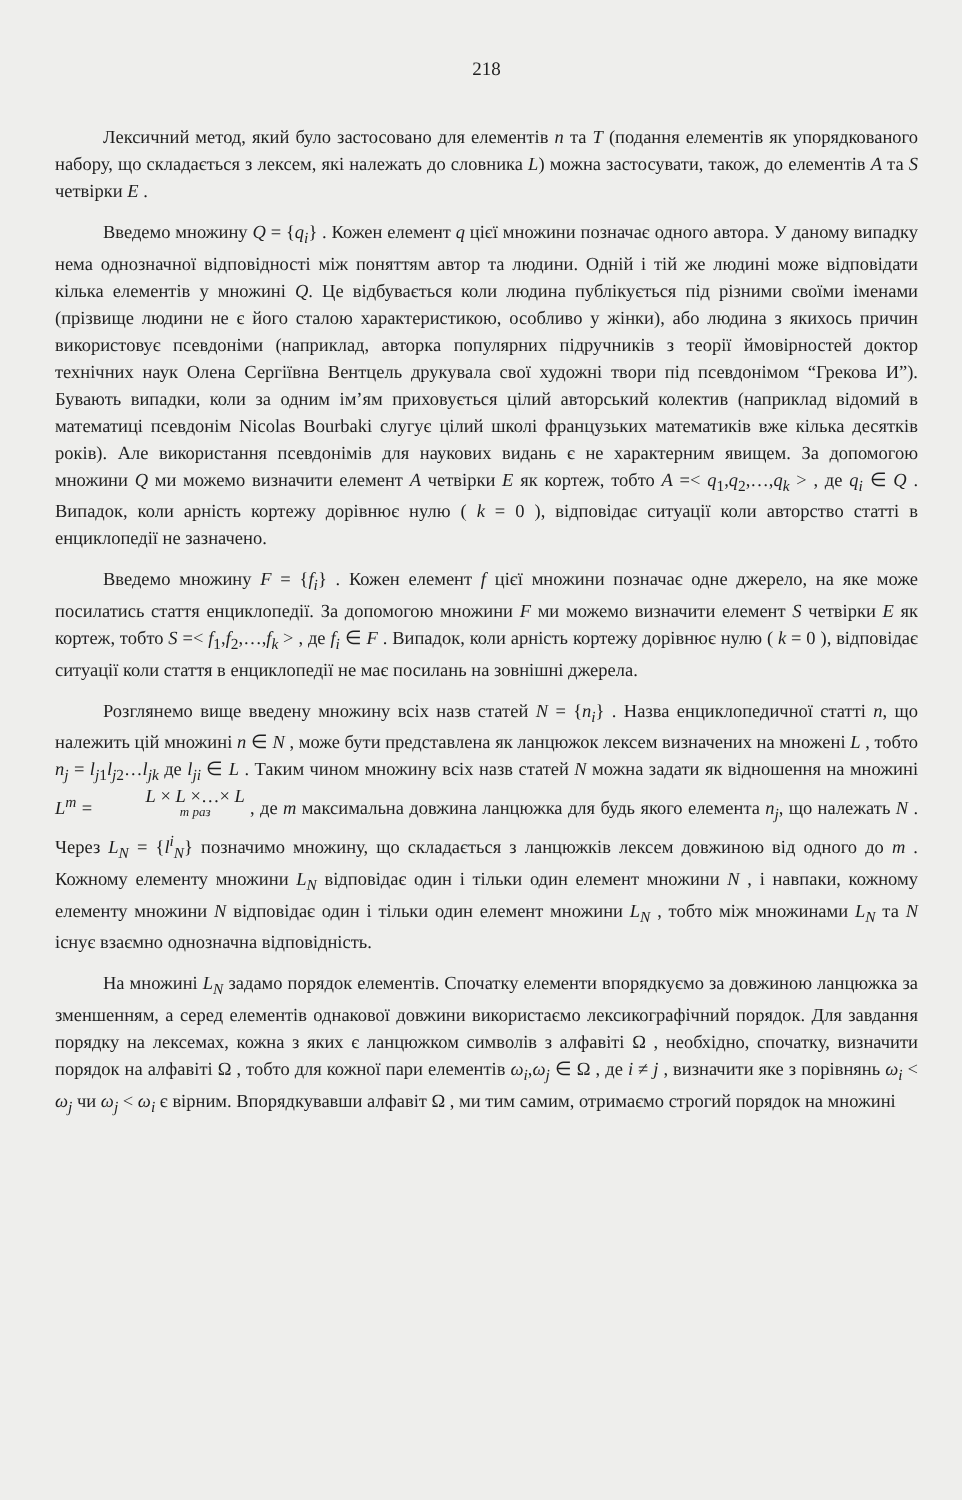218
Лексичний метод, який було застосовано для елементів n та T (подання елементів як упорядкованого набору, що складається з лексем, які належать до словника L) можна застосувати, також, до елементів A та S четвірки E .
Введемо множину Q = {q<sub>i</sub>} . Кожен елемент q цієї множини позначає одного автора. У даному випадку нема однозначної відповідності між поняттям автор та людини. Одній і тій же людині може відповідати кілька елементів у множині Q. Це відбувається коли людина публікується під різними своїми іменами (прізвище людини не є його сталою характеристикою, особливо у жінки), або людина з якихось причин використовує псевдоніми (наприклад, авторка популярних підручників з теорії ймовірностей доктор технічних наук Олена Сергіївна Вентцель друкувала свої художні твори під псевдонімом “Грекова И”). Бувають випадки, коли за одним ім’ям приховується цілий авторський колектив (наприклад відомий в математиці псевдонім Nicolas Bourbaki слугує цілий школі французьких математиків вже кілька десятків років). Але використання псевдонімів для наукових видань є не характерним явищем. За допомогою множини Q ми можемо визначити елемент A четвірки E як кортеж, тобто A =< q<sub>1</sub>,q<sub>2</sub>,…,q<sub>k</sub> > , де q<sub>i</sub> ∈ Q . Випадок, коли арність кортежу дорівнює нулю ( k = 0 ), відповідає ситуації коли авторство статті в енциклопедії не зазначено.
Введемо множину F = {f<sub>i</sub>} . Кожен елемент f цієї множини позначає одне джерело, на яке може посилатись стаття енциклопедії. За допомогою множини F ми можемо визначити елемент S четвірки E як кортеж, тобто S =< f<sub>1</sub>,f<sub>2</sub>,…,f<sub>k</sub> > , де f<sub>i</sub> ∈ F . Випадок, коли арність кортежу дорівнює нулю ( k = 0 ), відповідає ситуації коли стаття в енциклопедії не має посилань на зовнішні джерела.
Розглянемо вище введену множину всіх назв статей N = {n<sub>i</sub>} . Назва енциклопедичної статті n, що належить цій множині n ∈ N , може бути представлена як ланцюжок лексем визначених на множені L , тобто n<sub>j</sub> = l<sub>j1</sub>l<sub>j2</sub>…l<sub>jk</sub> де l<sub>ji</sub> ∈ L . Таким чином множину всіх назв статей N можна задати як відношення на множині L<sup>m</sup> = L × L ×…× L m раз , де m максимальна довжина ланцюжка для будь якого елемента n<sub>j</sub>, що належать N . Через L<sub>N</sub> = {l<sup>i</sup><sub>N</sub>} позначимо множину, що складається з ланцюжків лексем довжиною від одного до m . Кожному елементу множини L<sub>N</sub> відповідає один і тільки один елемент множини N , і навпаки, кожному елементу множини N відповідає один і тільки один елемент множини L<sub>N</sub> , тобто між множинами L<sub>N</sub> та N існує взаємно однозначна відповідність.
На множині L<sub>N</sub> задамо порядок елементів. Спочатку елементи впорядкуємо за довжиною ланцюжка за зменшенням, а серед елементів однакової довжини використаємо лексикографічний порядок. Для завдання порядку на лексемах, кожна з яких є ланцюжком символів з алфавіті Ω , необхідно, спочатку, визначити порядок на алфавіті Ω , тобто для кожної пари елементів ω<sub>i</sub>,ω<sub>j</sub> ∈ Ω , де i ≠ j , визначити яке з порівнянь ω<sub>i</sub> < ω<sub>j</sub> чи ω<sub>j</sub> < ω<sub>i</sub> є вірним. Впорядкувавши алфавіт Ω , ми тим самим, отримаємо строгий порядок на множині